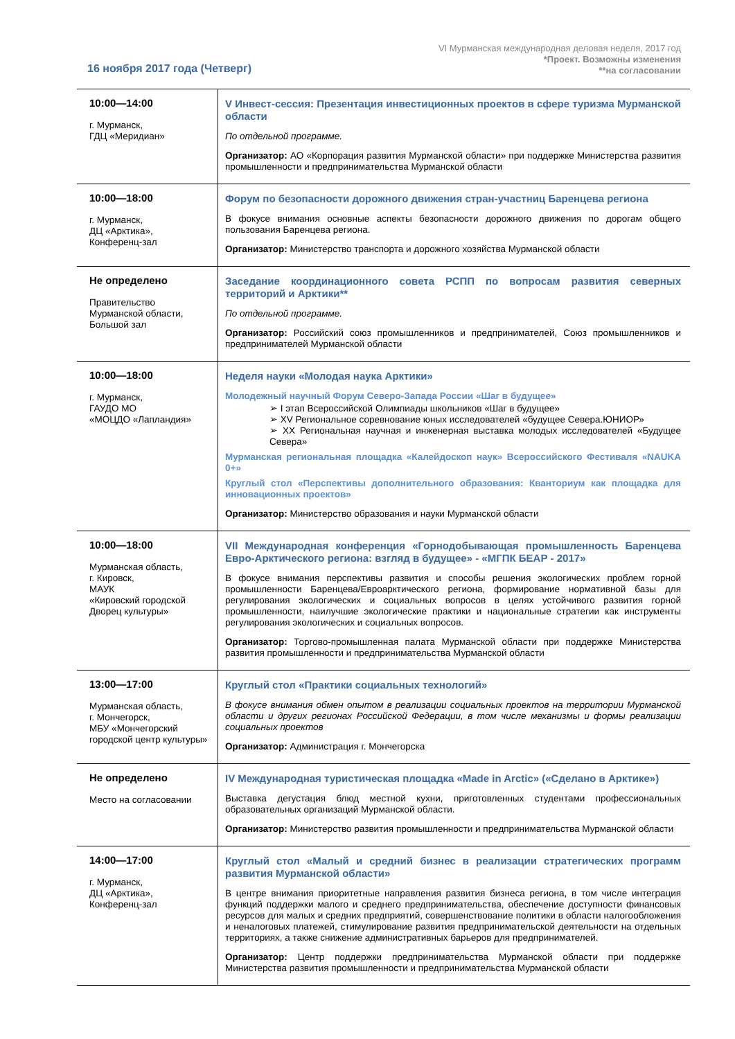VI Мурманская международная деловая неделя, 2017 год
*Проект. Возможны изменения
**на согласовании
16 ноября 2017 года (Четверг)
| 10:00—14:00 г. Мурманск, ГДЦ «Меридиан» | V Инвест-сессия: Презентация инвестиционных проектов в сфере туризма Мурманской области По отдельной программе. Организатор: АО «Корпорация развития Мурманской области» при поддержке Министерства развития промышленности и предпринимательства Мурманской области |
| 10:00—18:00 г. Мурманск, ДЦ «Арктика», Конференц-зал | Форум по безопасности дорожного движения стран-участниц Баренцева региона В фокусе внимания основные аспекты безопасности дорожного движения по дорогам общего пользования Баренцева региона. Организатор: Министерство транспорта и дорожного хозяйства Мурманской области |
| Не определено Правительство Мурманской области, Большой зал | Заседание координационного совета РСПП по вопросам развития северных территорий и Арктики** По отдельной программе. Организатор: Российский союз промышленников и предпринимателей, Союз промышленников и предпринимателей Мурманской области |
| 10:00—18:00 г. Мурманск, ГАУДО МО «МОЦДО «Лапландия» | Неделя науки «Молодая наука Арктики» Молодежный научный Форум Северо-Запада России «Шаг в будущее» ➢ I этап Всероссийской Олимпиады школьников «Шаг в будущее» ➢ XV Региональное соревнование юных исследователей «будущее Севера.ЮНИОР» ➢ XX Региональная научная и инженерная выставка молодых исследователей «Будущее Севера» Мурманская региональная площадка «Калейдоскоп наук» Всероссийского Фестиваля «NAUKA 0+» Круглый стол «Перспективы дополнительного образования: Кванториум как площадка для инновационных проектов» Организатор: Министерство образования и науки Мурманской области |
| 10:00—18:00 Мурманская область, г. Кировск, МАУК «Кировский городской Дворец культуры» | VII Международная конференция «Горнодобывающая промышленность Баренцева Евро-Арктического региона: взгляд в будущее» - «МГПК БЕАР - 2017» В фокусе внимания перспективы развития и способы решения экологических проблем горной промышленности Баренцева/Евроарктического региона, формирование нормативной базы для регулирования экологических и социальных вопросов в целях устойчивого развития горной промышленности, наилучшие экологические практики и национальные стратегии как инструменты регулирования экологических и социальных вопросов. Организатор: Торгово-промышленная палата Мурманской области при поддержке Министерства развития промышленности и предпринимательства Мурманской области |
| 13:00—17:00 Мурманская область, г. Мончегорск, МБУ «Мончегорский городской центр культуры» | Круглый стол «Практики социальных технологий» В фокусе внимания обмен опытом в реализации социальных проектов на территории Мурманской области и других регионах Российской Федерации, в том числе механизмы и формы реализации социальных проектов Организатор: Администрация г. Мончегорска |
| Не определено Место на согласовании | IV Международная туристическая площадка «Made in Arctic» («Сделано в Арктике») Выставка дегустация блюд местной кухни, приготовленных студентами профессиональных образовательных организаций Мурманской области. Организатор: Министерство развития промышленности и предпринимательства Мурманской области |
| 14:00—17:00 г. Мурманск, ДЦ «Арктика», Конференц-зал | Круглый стол «Малый и средний бизнес в реализации стратегических программ развития Мурманской области» В центре внимания приоритетные направления развития бизнеса региона, в том числе интеграция функций поддержки малого и среднего предпринимательства, обеспечение доступности финансовых ресурсов для малых и средних предприятий, совершенствование политики в области налогообложения и неналоговых платежей, стимулирование развития предпринимательской деятельности на отдельных территориях, а также снижение административных барьеров для предпринимателей. Организатор: Центр поддержки предпринимательства Мурманской области при поддержке Министерства развития промышленности и предпринимательства Мурманской области |